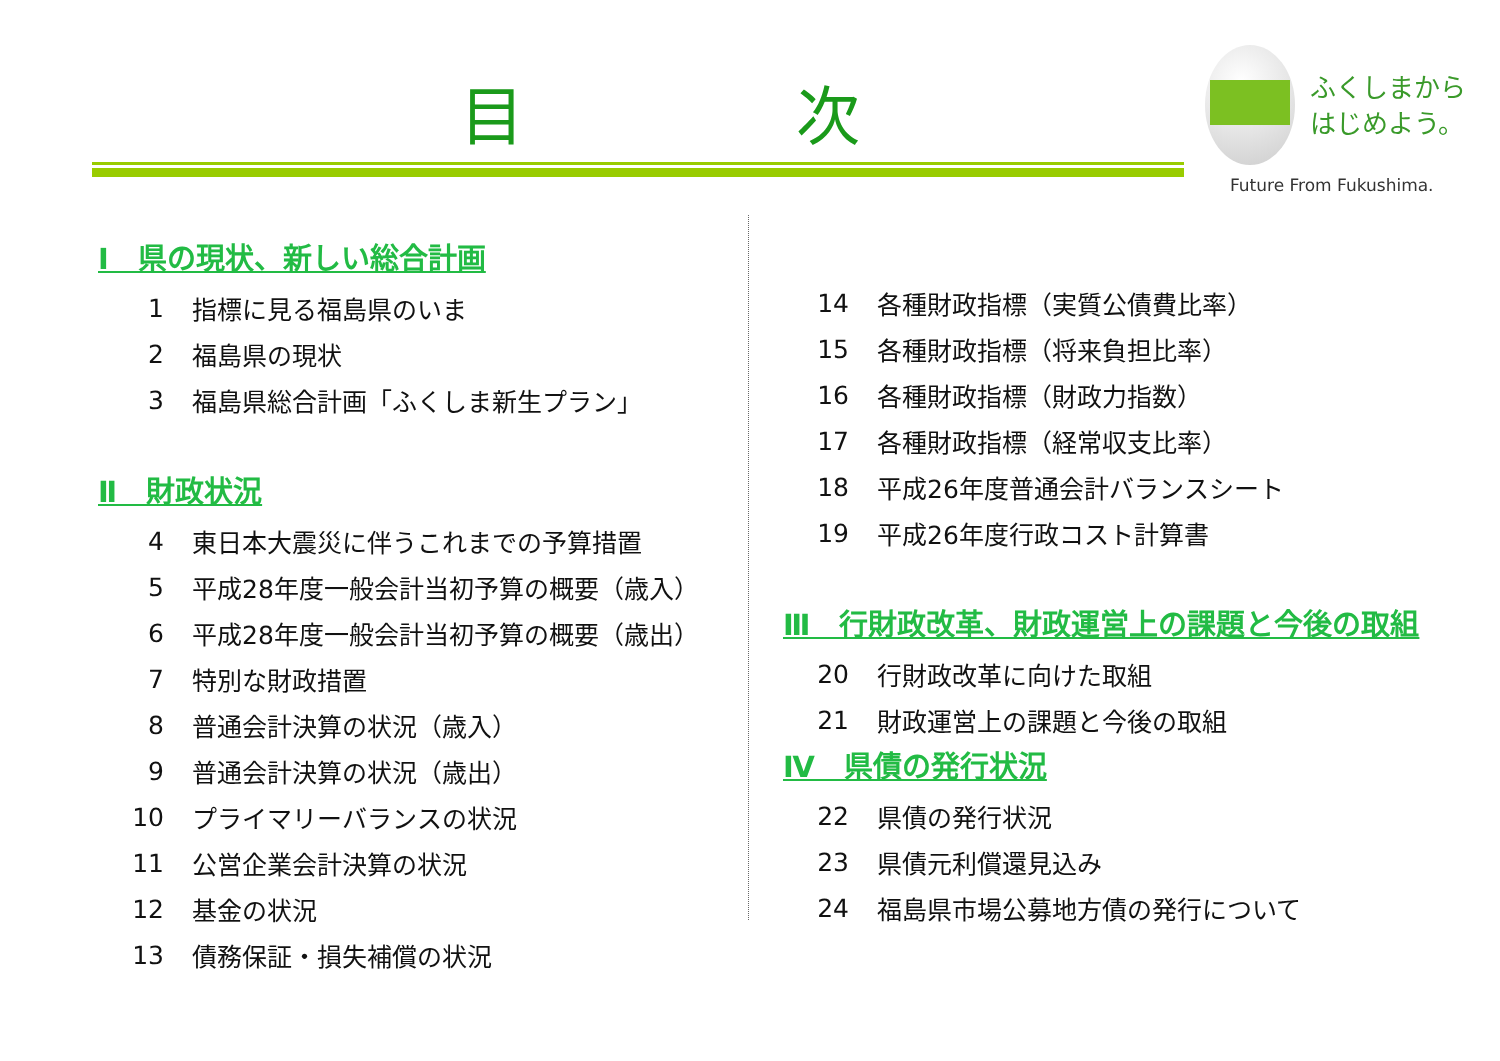目 次
ふくしまから
はじめよう。
Future From Fukushima.
Ⅰ　県の現状、新しい総合計画
1 指標に見る福島県のいま
2 福島県の現状
3 福島県総合計画「ふくしま新生プラン」
Ⅱ　財政状況
4 東日本大震災に伴うこれまでの予算措置
5 平成28年度一般会計当初予算の概要（歳入）
6 平成28年度一般会計当初予算の概要（歳出）
7 特別な財政措置
8 普通会計決算の状況（歳入）
9 普通会計決算の状況（歳出）
10 プライマリーバランスの状況
11 公営企業会計決算の状況
12 基金の状況
13 債務保証・損失補償の状況
14 各種財政指標（実質公債費比率）
15 各種財政指標（将来負担比率）
16 各種財政指標（財政力指数）
17 各種財政指標（経常収支比率）
18 平成26年度普通会計バランスシート
19 平成26年度行政コスト計算書
Ⅲ　行財政改革、財政運営上の課題と今後の取組
20 行財政改革に向けた取組
21 財政運営上の課題と今後の取組
Ⅳ　県債の発行状況
22 県債の発行状況
23 県債元利償還見込み
24 福島県市場公募地方債の発行について